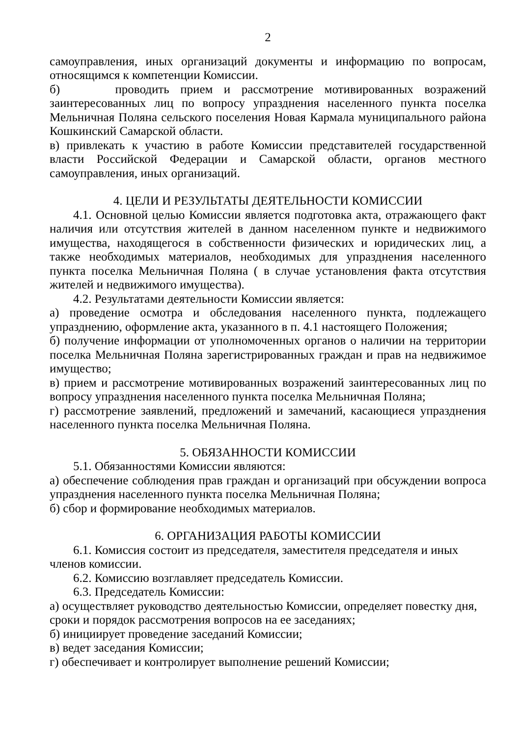2
самоуправления, иных организаций документы и информацию по вопросам, относящимся к компетенции Комиссии.
б) проводить прием и рассмотрение мотивированных возражений заинтересованных лиц по вопросу упразднения населенного пункта поселка Мельничная Поляна сельского поселения Новая Кармала муниципального района Кошкинский Самарской области.
в) привлекать к участию в работе Комиссии представителей государственной власти Российской Федерации и Самарской области, органов местного самоуправления, иных организаций.
4. ЦЕЛИ И РЕЗУЛЬТАТЫ ДЕЯТЕЛЬНОСТИ КОМИССИИ
4.1. Основной целью Комиссии является подготовка акта, отражающего факт наличия или отсутствия жителей в данном населенном пункте и недвижимого имущества, находящегося в собственности физических и юридических лиц, а также необходимых материалов, необходимых для упразднения населенного пункта поселка Мельничная Поляна ( в случае установления факта отсутствия жителей и недвижимого имущества).
4.2. Результатами деятельности Комиссии является:
а) проведение осмотра и обследования населенного пункта, подлежащего упразднению, оформление акта, указанного в п. 4.1 настоящего Положения;
б) получение информации от уполномоченных органов о наличии на территории поселка Мельничная Поляна зарегистрированных граждан и прав на недвижимое имущество;
в) прием и рассмотрение мотивированных возражений заинтересованных лиц по вопросу упразднения населенного пункта поселка Мельничная Поляна;
г) рассмотрение заявлений, предложений и замечаний, касающиеся упразднения населенного пункта поселка Мельничная Поляна.
5. ОБЯЗАННОСТИ КОМИССИИ
5.1. Обязанностями Комиссии являются:
а) обеспечение соблюдения прав граждан и организаций при обсуждении вопроса упразднения населенного пункта поселка Мельничная Поляна;
б) сбор и формирование необходимых материалов.
6. ОРГАНИЗАЦИЯ РАБОТЫ КОМИССИИ
6.1. Комиссия состоит из председателя, заместителя председателя и иных членов комиссии.
6.2. Комиссию возглавляет председатель Комиссии.
6.3. Председатель Комиссии:
а) осуществляет руководство деятельностью Комиссии, определяет повестку дня, сроки и порядок рассмотрения вопросов на ее заседаниях;
б) инициирует проведение заседаний Комиссии;
в) ведет заседания Комиссии;
г) обеспечивает и контролирует выполнение решений Комиссии;